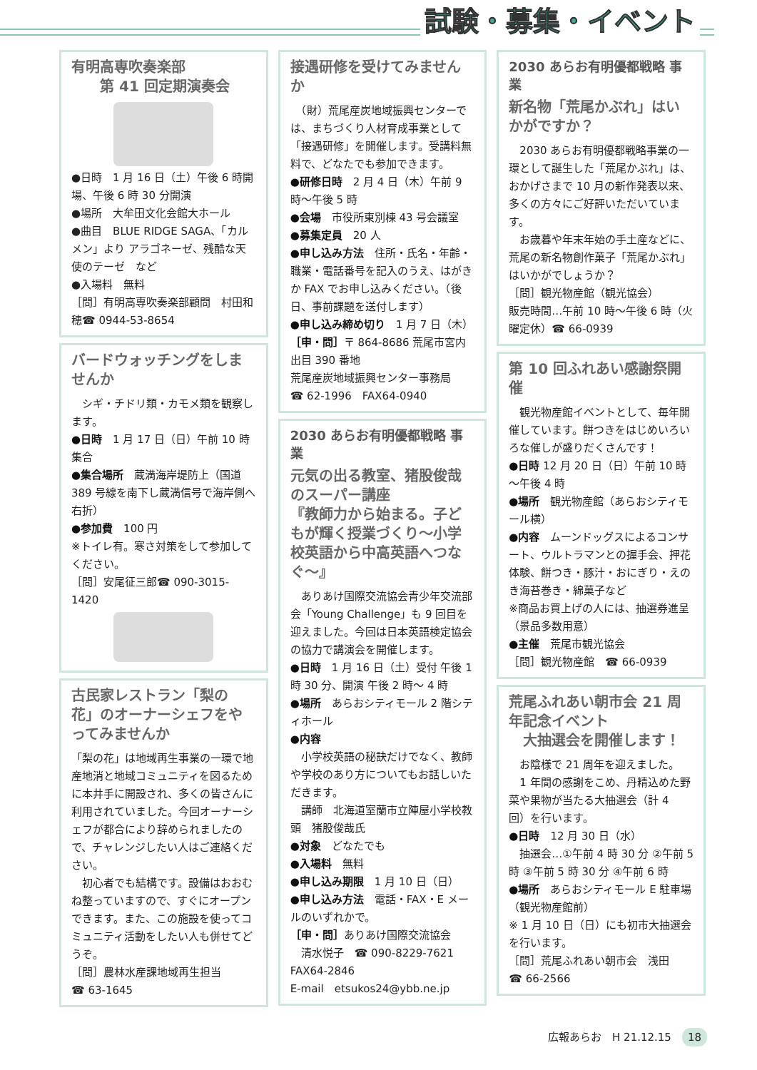試験・募集・イベント
有明高専吹奏楽部
　　第 41 回定期演奏会
●日時　1 月 16 日（土）午後 6 時開場、午後 6 時 30 分開演
●場所　大牟田文化会館大ホール
●曲目　BLUE RIDGE SAGA、「カルメン」より アラゴネーゼ、残酷な天使のテーゼ　など
●入場料　無料
［問］有明高専吹奏楽部顧問　村田和穂☎ 0944-53-8654
バードウォッチングをしませんか
　シギ・チドリ類・カモメ類を観察します。
●日時　1 月 17 日（日）午前 10 時集合
●集合場所　蔵満海岸堤防上（国道 389 号線を南下し蔵満信号で海岸側へ右折）
●参加費　100 円
※トイレ有。寒さ対策をして参加してください。
［問］安尾征三郎☎ 090-3015-1420
古民家レストラン「梨の花」のオーナーシェフをやってみませんか
「梨の花」は地域再生事業の一環で地産地消と地域コミュニティを図るために本井手に開設され、多くの皆さんに利用されていました。今回オーナーシェフが都合により辞められましたので、チャレンジしたい人はご連絡ください。
　初心者でも結構です。設備はおおむね整っていますので、すぐにオープンできます。また、この施設を使ってコミュニティ活動をしたい人も併せてどうぞ。
［問］農林水産課地域再生担当
☎ 63-1645
接遇研修を受けてみませんか
　（財）荒尾産炭地域振興センターでは、まちづくり人材育成事業として「接遇研修」を開催します。受講料無料で、どなたでも参加できます。
●研修日時　2 月 4 日（木）午前 9 時～午後 5 時
●会場　市役所東別棟 43 号会議室
●募集定員　20 人
●申し込み方法　住所・氏名・年齢・職業・電話番号を記入のうえ、はがきか FAX でお申し込みください。（後日、事前課題を送付します）
●申し込み締め切り　1 月 7 日（木）
［申・問］〒 864-8686 荒尾市宮内出目 390 番地
荒尾産炭地域振興センター事務局
☎ 62-1996　FAX64-0940
2030 あらお有明優都戦略 事業
元気の出る教室、猪股俊哉のスーパー講座
『教師力から始まる。子どもが輝く授業づくり～小学校英語から中高英語へつなぐ～』
　ありあけ国際交流協会青少年交流部会「Young Challenge」も 9 回目を迎えました。今回は日本英語検定協会の協力で講演会を開催します。
●日時　1 月 16 日（土）受付 午後 1時 30 分、開演 午後 2 時～ 4 時
●場所　あらおシティモール 2 階シティホール
●内容
　小学校英語の秘訣だけでなく、教師や学校のあり方についてもお話しいただきます。
　講師　北海道室蘭市立陣屋小学校教頭　猪股俊哉氏
●対象　どなたでも
●入場料　無料
●申し込み期限　1 月 10 日（日）
●申し込み方法　電話・FAX・E メールのいずれかで。
［申・問］ありあけ国際交流協会
　清水悦子　☎ 090-8229-7621
FAX64-2846
E-mail　etsukos24@ybb.ne.jp
2030 あらお有明優都戦略 事業
新名物「荒尾かぶれ」はいかがですか？
　2030 あらお有明優都戦略事業の一環として誕生した「荒尾かぶれ」は、おかげさまで 10 月の新作発表以来、多くの方々にご好評いただいています。
　お歳暮や年末年始の手土産などに、荒尾の新名物創作菓子「荒尾かぶれ」はいかがでしょうか？
［問］観光物産館（観光協会）
販売時間…午前 10 時～午後 6 時（火曜定休）☎ 66-0939
第 10 回ふれあい感謝祭開催
　観光物産館イベントとして、毎年開催しています。餅つきをはじめいろいろな催しが盛りだくさんです！
●日時 12 月 20 日（日）午前 10 時～午後 4 時
●場所　観光物産館（あらおシティモール横）
●内容　ムーンドッグスによるコンサート、ウルトラマンとの握手会、押花体験、餅つき・豚汁・おにぎり・えのき海苔巻き・綿菓子など
※商品お買上げの人には、抽選券進呈（景品多数用意）
●主催　荒尾市観光協会
［問］観光物産館　☎ 66-0939
荒尾ふれあい朝市会 21 周年記念イベント
　大抽選会を開催します！
　お陰様で 21 周年を迎えました。
　1 年間の感謝をこめ、丹精込めた野菜や果物が当たる大抽選会（計 4 回）を行います。
●日時　12 月 30 日（水）
　抽選会…①午前 4 時 30 分 ②午前 5 時 ③午前 5 時 30 分 ④午前 6 時
●場所　あらおシティモール E 駐車場（観光物産館前）
※ 1 月 10 日（日）にも初市大抽選会を行います。
［問］荒尾ふれあい朝市会　浅田
☎ 66-2566
広報あらお　H 21.12.15　18